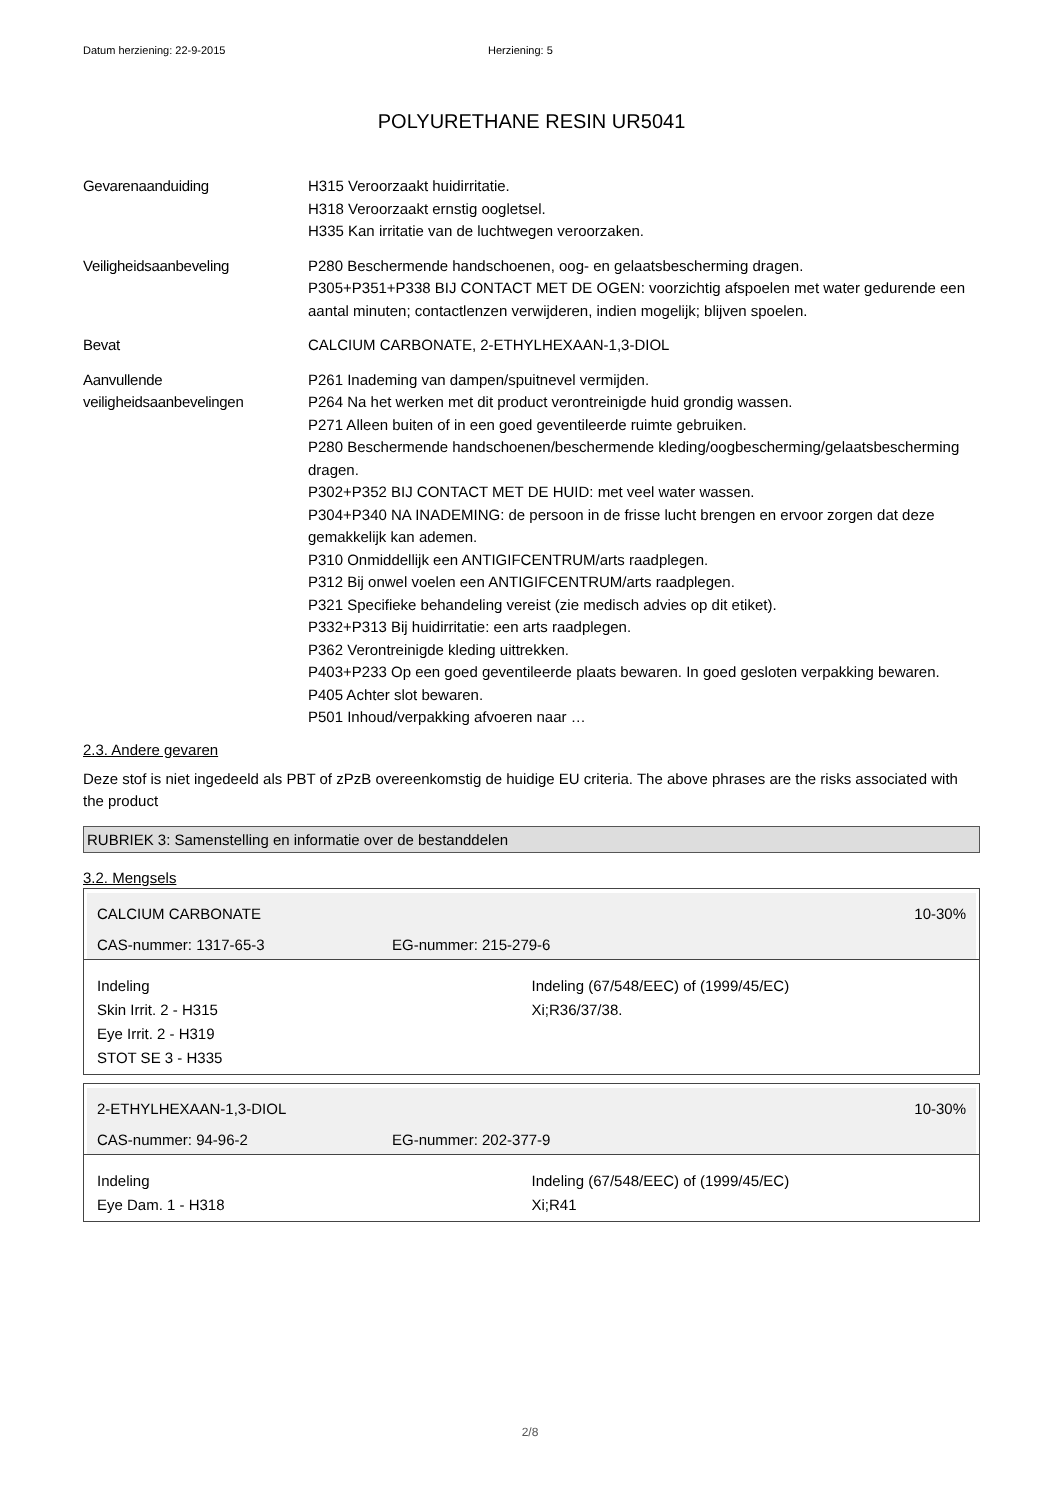Datum herziening: 22-9-2015 Herziening: 5
POLYURETHANE RESIN UR5041
Gevarenaanduiding H315 Veroorzaakt huidirritatie.
H318 Veroorzaakt ernstig oogletsel.
H335 Kan irritatie van de luchtwegen veroorzaken.
Veiligheidsaanbeveling P280 Beschermende handschoenen, oog- en gelaatsbescherming dragen.
P305+P351+P338 BIJ CONTACT MET DE OGEN: voorzichtig afspoelen met water gedurende een aantal minuten; contactlenzen verwijderen, indien mogelijk; blijven spoelen.
Bevat CALCIUM CARBONATE, 2-ETHYLHEXAAN-1,3-DIOL
Aanvullende veiligheidsaanbevelingen
P261 Inademing van dampen/spuitnevel vermijden.
P264 Na het werken met dit product verontreinigde huid grondig wassen.
P271 Alleen buiten of in een goed geventileerde ruimte gebruiken.
P280 Beschermende handschoenen/beschermende kleding/oogbescherming/gelaatsbescherming dragen.
P302+P352 BIJ CONTACT MET DE HUID: met veel water wassen.
P304+P340 NA INADEMING: de persoon in de frisse lucht brengen en ervoor zorgen dat deze gemakkelijk kan ademen.
P310 Onmiddellijk een ANTIGIFCENTRUM/arts raadplegen.
P312 Bij onwel voelen een ANTIGIFCENTRUM/arts raadplegen.
P321 Specifieke behandeling vereist (zie medisch advies op dit etiket).
P332+P313 Bij huidirritatie: een arts raadplegen.
P362 Verontreinigde kleding uittrekken.
P403+P233 Op een goed geventileerde plaats bewaren. In goed gesloten verpakking bewaren.
P405 Achter slot bewaren.
P501 Inhoud/verpakking afvoeren naar …
2.3. Andere gevaren
Deze stof is niet ingedeeld als PBT of zPzB overeenkomstig de huidige EU criteria. The above phrases are the risks associated with the product
RUBRIEK 3: Samenstelling en informatie over de bestanddelen
3.2. Mengsels
CALCIUM CARBONATE 10-30%
CAS-nummer: 1317-65-3 EG-nummer: 215-279-6
Indeling
Skin Irrit. 2 - H315
Eye Irrit. 2 - H319
STOT SE 3 - H335
Indeling (67/548/EEC) of (1999/45/EC)
Xi;R36/37/38.
2-ETHYLHEXAAN-1,3-DIOL 10-30%
CAS-nummer: 94-96-2 EG-nummer: 202-377-9
Indeling
Eye Dam. 1 - H318
Indeling (67/548/EEC) of (1999/45/EC)
Xi;R41
2/8